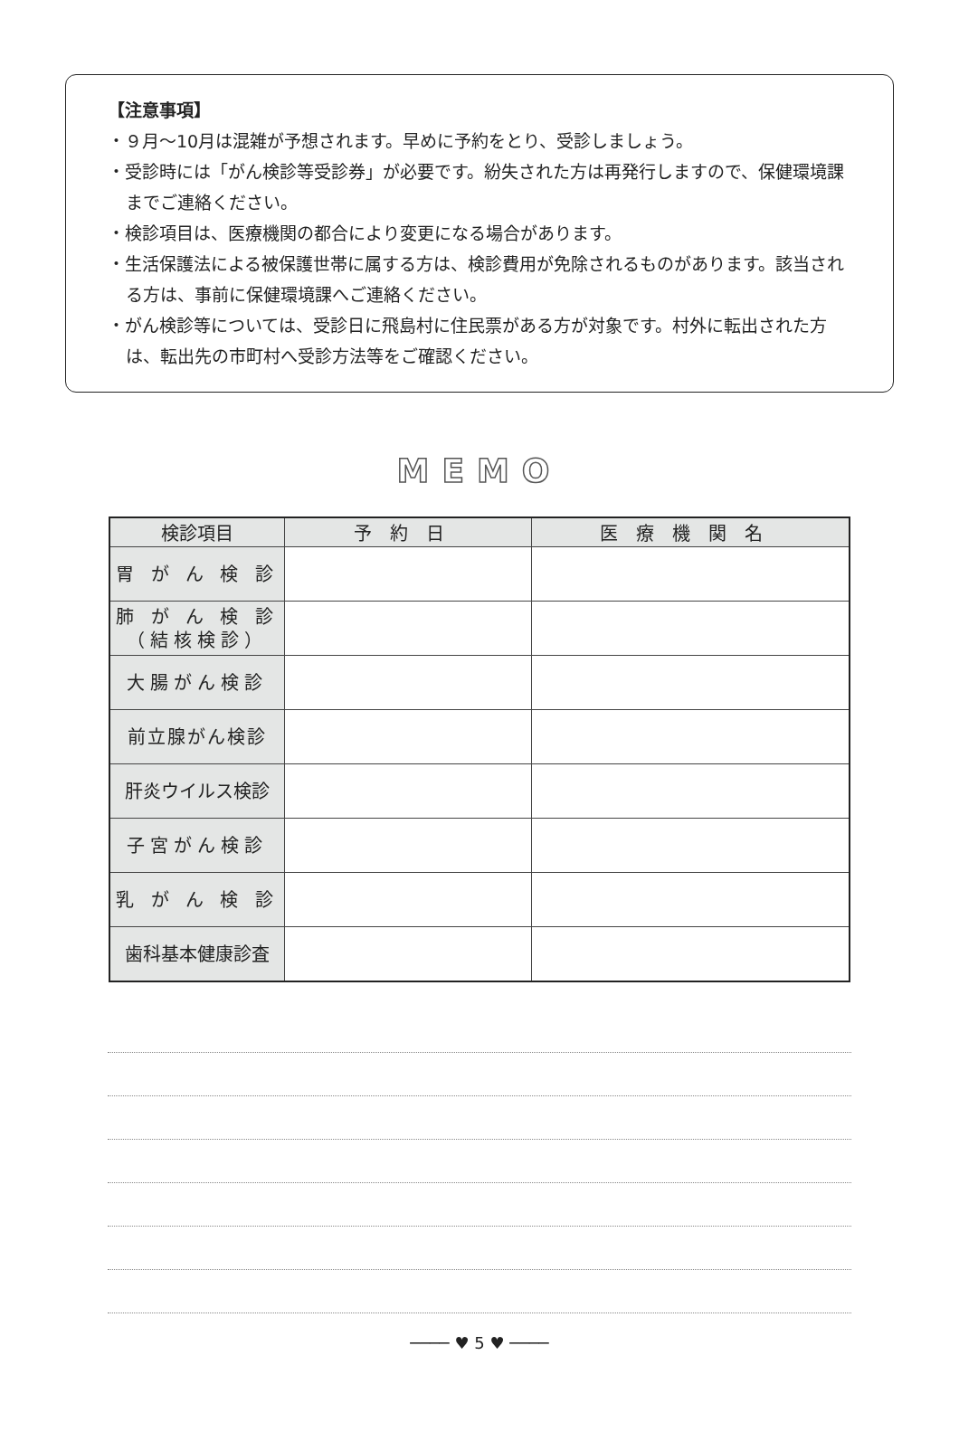【注意事項】
・９月～10月は混雑が予想されます。早めに予約をとり、受診しましょう。
・受診時には「がん検診等受診券」が必要です。紛失された方は再発行しますので、保健環境課までご連絡ください。
・検診項目は、医療機関の都合により変更になる場合があります。
・生活保護法による被保護世帯に属する方は、検診費用が免除されるものがあります。該当される方は、事前に保健環境課へご連絡ください。
・がん検診等については、受診日に飛島村に住民票がある方が対象です。村外に転出された方は、転出先の市町村へ受診方法等をご確認ください。
MEMO
| 検診項目 | 予約日 | 医療機関名 |
| --- | --- | --- |
| 胃 が ん 検 診 | | |
| 肺 が ん 検 診 （結核検診） | | |
| 大腸がん検診 | | |
| 前立腺がん検診 | | |
| 肝炎ウイルス検診 | | |
| 子宮がん検診 | | |
| 乳 が ん 検 診 | | |
| 歯科基本健康診査 | | |
──── ♥ 5 ♥ ────